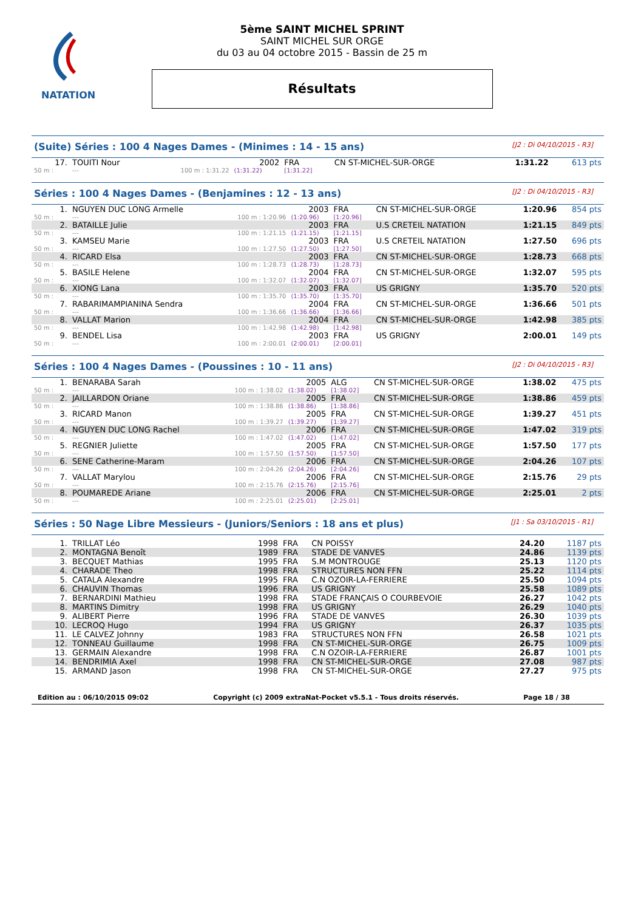NATATION
5ème SAINT MICHEL SPRINT
SAINT MICHEL SUR ORGE
du 03 au 04 octobre 2015 - Bassin de 25 m
Résultats
(Suite) Séries : 100 4 Nages Dames - (Minimes : 14 - 15 ans) [J2 : Di 04/10/2015 - R3]
| 17. | TOUITI Nour | | 2002 | FRA | CN ST-MICHEL-SUR-ORGE | 1:31.22 | 613 pts |
| 50 m : | --- | 100 m : 1:31.22 | (1:31.22) | [1:31.22] | | | |
Séries : 100 4 Nages Dames - (Benjamines : 12 - 13 ans) [J2 : Di 04/10/2015 - R3]
| 1. | NGUYEN DUC LONG Armelle | | 2003 | FRA | CN ST-MICHEL-SUR-ORGE | 1:20.96 | 854 pts |
| 50 m : | --- | 100 m : 1:20.96 | (1:20.96) | [1:20.96] | | | |
| 2. | BATAILLE Julie | | 2003 | FRA | U.S CRETEIL NATATION | 1:21.15 | 849 pts |
| 50 m : | --- | 100 m : 1:21.15 | (1:21.15) | [1:21.15] | | | |
| 3. | KAMSEU Marie | | 2003 | FRA | U.S CRETEIL NATATION | 1:27.50 | 696 pts |
| 50 m : | --- | 100 m : 1:27.50 | (1:27.50) | [1:27.50] | | | |
| 4. | RICARD Elsa | | 2003 | FRA | CN ST-MICHEL-SUR-ORGE | 1:28.73 | 668 pts |
| 50 m : | --- | 100 m : 1:28.73 | (1:28.73) | [1:28.73] | | | |
| 5. | BASILE Helene | | 2004 | FRA | CN ST-MICHEL-SUR-ORGE | 1:32.07 | 595 pts |
| 50 m : | --- | 100 m : 1:32.07 | (1:32.07) | [1:32.07] | | | |
| 6. | XIONG Lana | | 2003 | FRA | US GRIGNY | 1:35.70 | 520 pts |
| 50 m : | --- | 100 m : 1:35.70 | (1:35.70) | [1:35.70] | | | |
| 7. | RABARIMAMPIANINA Sendra | | 2004 | FRA | CN ST-MICHEL-SUR-ORGE | 1:36.66 | 501 pts |
| 50 m : | --- | 100 m : 1:36.66 | (1:36.66) | [1:36.66] | | | |
| 8. | VALLAT Marion | | 2004 | FRA | CN ST-MICHEL-SUR-ORGE | 1:42.98 | 385 pts |
| 50 m : | --- | 100 m : 1:42.98 | (1:42.98) | [1:42.98] | | | |
| 9. | BENDEL Lisa | | 2003 | FRA | US GRIGNY | 2:00.01 | 149 pts |
| 50 m : | --- | 100 m : 2:00.01 | (2:00.01) | [2:00.01] | | | |
Séries : 100 4 Nages Dames - (Poussines : 10 - 11 ans) [J2 : Di 04/10/2015 - R3]
| 1. | BENARABA Sarah | | 2005 | ALG | CN ST-MICHEL-SUR-ORGE | 1:38.02 | 475 pts |
| 50 m : | --- | 100 m : 1:38.02 | (1:38.02) | [1:38.02] | | | |
| 2. | JAILLARDON Oriane | | 2005 | FRA | CN ST-MICHEL-SUR-ORGE | 1:38.86 | 459 pts |
| 50 m : | --- | 100 m : 1:38.86 | (1:38.86) | [1:38.86] | | | |
| 3. | RICARD Manon | | 2005 | FRA | CN ST-MICHEL-SUR-ORGE | 1:39.27 | 451 pts |
| 50 m : | --- | 100 m : 1:39.27 | (1:39.27) | [1:39.27] | | | |
| 4. | NGUYEN DUC LONG Rachel | | 2006 | FRA | CN ST-MICHEL-SUR-ORGE | 1:47.02 | 319 pts |
| 50 m : | --- | 100 m : 1:47.02 | (1:47.02) | [1:47.02] | | | |
| 5. | REGNIER Juliette | | 2005 | FRA | CN ST-MICHEL-SUR-ORGE | 1:57.50 | 177 pts |
| 50 m : | --- | 100 m : 1:57.50 | (1:57.50) | [1:57.50] | | | |
| 6. | SENE Catherine-Maram | | 2006 | FRA | CN ST-MICHEL-SUR-ORGE | 2:04.26 | 107 pts |
| 50 m : | --- | 100 m : 2:04.26 | (2:04.26) | [2:04.26] | | | |
| 7. | VALLAT Marylou | | 2006 | FRA | CN ST-MICHEL-SUR-ORGE | 2:15.76 | 29 pts |
| 50 m : | --- | 100 m : 2:15.76 | (2:15.76) | [2:15.76] | | | |
| 8. | POUMAREDE Ariane | | 2006 | FRA | CN ST-MICHEL-SUR-ORGE | 2:25.01 | 2 pts |
| 50 m : | --- | 100 m : 2:25.01 | (2:25.01) | [2:25.01] | | | |
Séries : 50 Nage Libre Messieurs - (Juniors/Seniors : 18 ans et plus) [J1 : Sa 03/10/2015 - R1]
| 1. | TRILLAT Léo | 1998 | FRA | CN POISSY | 24.20 | 1187 pts |
| 2. | MONTAGNA Benoît | 1989 | FRA | STADE DE VANVES | 24.86 | 1139 pts |
| 3. | BECQUET Mathias | 1995 | FRA | S.M MONTROUGE | 25.13 | 1120 pts |
| 4. | CHARADE Theo | 1998 | FRA | STRUCTURES NON FFN | 25.22 | 1114 pts |
| 5. | CATALA Alexandre | 1995 | FRA | C.N OZOIR-LA-FERRIERE | 25.50 | 1094 pts |
| 6. | CHAUVIN Thomas | 1996 | FRA | US GRIGNY | 25.58 | 1089 pts |
| 7. | BERNARDINI Mathieu | 1998 | FRA | STADE FRANÇAIS O COURBEVOIE | 26.27 | 1042 pts |
| 8. | MARTINS Dimitry | 1998 | FRA | US GRIGNY | 26.29 | 1040 pts |
| 9. | ALIBERT Pierre | 1996 | FRA | STADE DE VANVES | 26.30 | 1039 pts |
| 10. | LECROQ Hugo | 1994 | FRA | US GRIGNY | 26.37 | 1035 pts |
| 11. | LE CALVEZ Johnny | 1983 | FRA | STRUCTURES NON FFN | 26.58 | 1021 pts |
| 12. | TONNEAU Guillaume | 1998 | FRA | CN ST-MICHEL-SUR-ORGE | 26.75 | 1009 pts |
| 13. | GERMAIN Alexandre | 1998 | FRA | C.N OZOIR-LA-FERRIERE | 26.87 | 1001 pts |
| 14. | BENDRIMIA Axel | 1998 | FRA | CN ST-MICHEL-SUR-ORGE | 27.08 | 987 pts |
| 15. | ARMAND Jason | 1998 | FRA | CN ST-MICHEL-SUR-ORGE | 27.27 | 975 pts |
Edition au : 06/10/2015 09:02 Copyright (c) 2009 extraNat-Pocket v5.5.1 - Tous droits réservés. Page 18 / 38